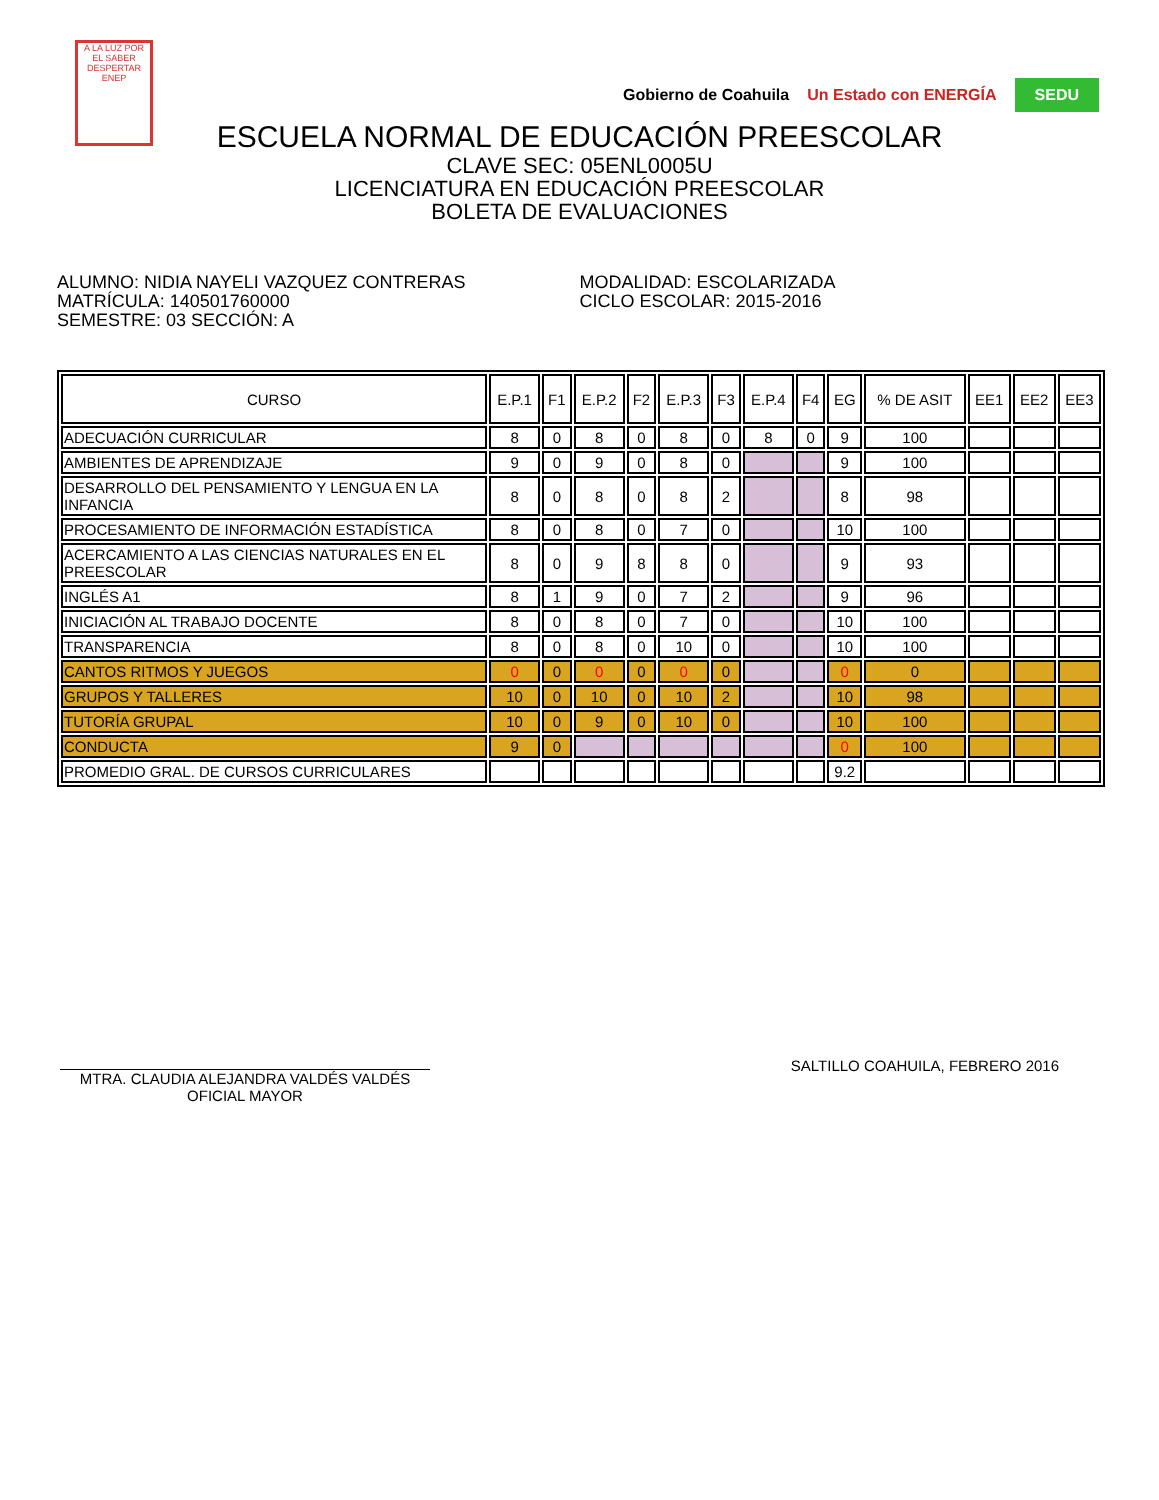A LA LUZ POR EL SABER
DESPERTAR
ENEP
Gobierno de Coahuila Un Estado con ENERGÍA SEDU
ESCUELA NORMAL DE EDUCACIÓN PREESCOLAR
CLAVE SEC: 05ENL0005U
LICENCIATURA EN EDUCACIÓN PREESCOLAR
BOLETA DE EVALUACIONES
ALUMNO: NIDIA NAYELI VAZQUEZ CONTRERAS
MATRÍCULA: 140501760000
SEMESTRE: 03 SECCIÓN: A
MODALIDAD: ESCOLARIZADA
CICLO ESCOLAR: 2015-2016
| CURSO | E.P.1 | F1 | E.P.2 | F2 | E.P.3 | F3 | E.P.4 | F4 | EG | % DE ASIT | EE1 | EE2 | EE3 |
| --- | --- | --- | --- | --- | --- | --- | --- | --- | --- | --- | --- | --- | --- |
| ADECUACIÓN CURRICULAR | 8 | 0 | 8 | 0 | 8 | 0 | 8 | 0 | 9 | 100 | | | |
| AMBIENTES DE APRENDIZAJE | 9 | 0 | 9 | 0 | 8 | 0 | | | 9 | 100 | | | |
| DESARROLLO DEL PENSAMIENTO Y LENGUA EN LA INFANCIA | 8 | 0 | 8 | 0 | 8 | 2 | | | 8 | 98 | | | |
| PROCESAMIENTO DE INFORMACIÓN ESTADÍSTICA | 8 | 0 | 8 | 0 | 7 | 0 | | | 10 | 100 | | | |
| ACERCAMIENTO A LAS CIENCIAS NATURALES EN EL PREESCOLAR | 8 | 0 | 9 | 8 | 8 | 0 | | | 9 | 93 | | | |
| INGLÉS A1 | 8 | 1 | 9 | 0 | 7 | 2 | | | 9 | 96 | | | |
| INICIACIÓN AL TRABAJO DOCENTE | 8 | 0 | 8 | 0 | 7 | 0 | | | 10 | 100 | | | |
| TRANSPARENCIA | 8 | 0 | 8 | 0 | 10 | 0 | | | 10 | 100 | | | |
| CANTOS RITMOS Y JUEGOS | 0 | 0 | 0 | 0 | 0 | 0 | | | 0 | 0 | | | |
| GRUPOS Y TALLERES | 10 | 0 | 10 | 0 | 10 | 2 | | | 10 | 98 | | | |
| TUTORÍA GRUPAL | 10 | 0 | 9 | 0 | 10 | 0 | | | 10 | 100 | | | |
| CONDUCTA | 9 | 0 | | | | | | | 0 | 100 | | | |
| PROMEDIO GRAL. DE CURSOS CURRICULARES | | | | | | | | | 9.2 | | | | |
MTRA. CLAUDIA ALEJANDRA VALDÉS VALDÉS
OFICIAL MAYOR
SALTILLO COAHUILA, FEBRERO 2016